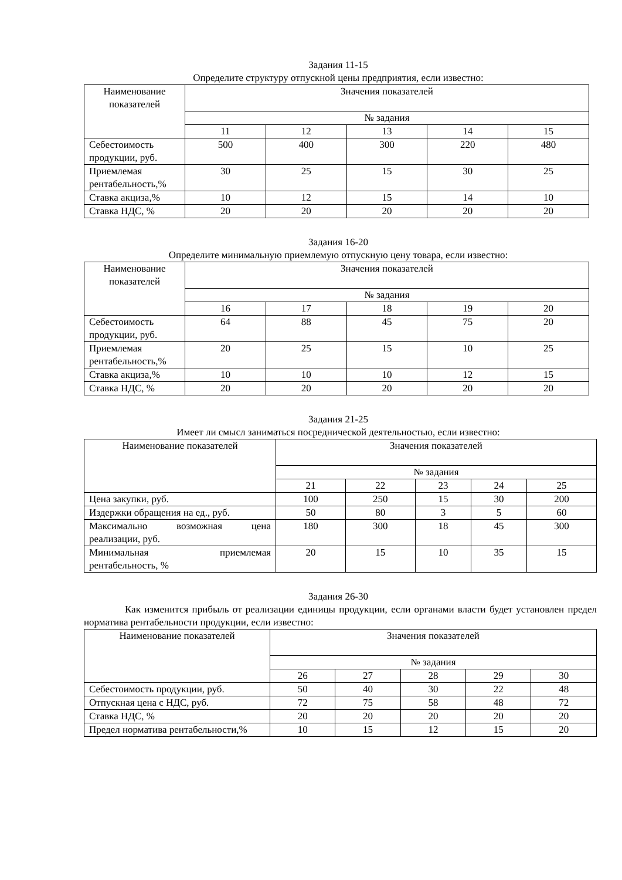Задания 11-15
Определите структуру отпускной цены предприятия, если известно:
| Наименование показателей | Значения показателей | | | | |
| --- | --- | --- | --- | --- | --- |
| | № задания | | | | |
| | 11 | 12 | 13 | 14 | 15 |
| Себестоимость продукции, руб. | 500 | 400 | 300 | 220 | 480 |
| Приемлемая рентабельность,% | 30 | 25 | 15 | 30 | 25 |
| Ставка акциза,% | 10 | 12 | 15 | 14 | 10 |
| Ставка НДС, % | 20 | 20 | 20 | 20 | 20 |
Задания 16-20
Определите минимальную приемлемую отпускную цену товара, если известно:
| Наименование показателей | Значения показателей | | | | |
| --- | --- | --- | --- | --- | --- |
| | № задания | | | | |
| | 16 | 17 | 18 | 19 | 20 |
| Себестоимость продукции, руб. | 64 | 88 | 45 | 75 | 20 |
| Приемлемая рентабельность,% | 20 | 25 | 15 | 10 | 25 |
| Ставка акциза,% | 10 | 10 | 10 | 12 | 15 |
| Ставка НДС, % | 20 | 20 | 20 | 20 | 20 |
Задания 21-25
Имеет ли смысл заниматься посреднической деятельностью, если известно:
| Наименование показателей | Значения показателей | | | | |
| --- | --- | --- | --- | --- | --- |
| | № задания | | | | |
| | 21 | 22 | 23 | 24 | 25 |
| Цена закупки, руб. | 100 | 250 | 15 | 30 | 200 |
| Издержки обращения на ед., руб. | 50 | 80 | 3 | 5 | 60 |
| Максимально возможная цена реализации, руб. | 180 | 300 | 18 | 45 | 300 |
| Минимальная приемлемая рентабельность, % | 20 | 15 | 10 | 35 | 15 |
Задания 26-30
Как изменится прибыль от реализации единицы продукции, если органами власти будет установлен предел норматива рентабельности продукции, если известно:
| Наименование показателей | Значения показателей | | | | |
| --- | --- | --- | --- | --- | --- |
| | № задания | | | | |
| | 26 | 27 | 28 | 29 | 30 |
| Себестоимость продукции, руб. | 50 | 40 | 30 | 22 | 48 |
| Отпускная цена с НДС, руб. | 72 | 75 | 58 | 48 | 72 |
| Ставка НДС, % | 20 | 20 | 20 | 20 | 20 |
| Предел норматива рентабельности,% | 10 | 15 | 12 | 15 | 20 |